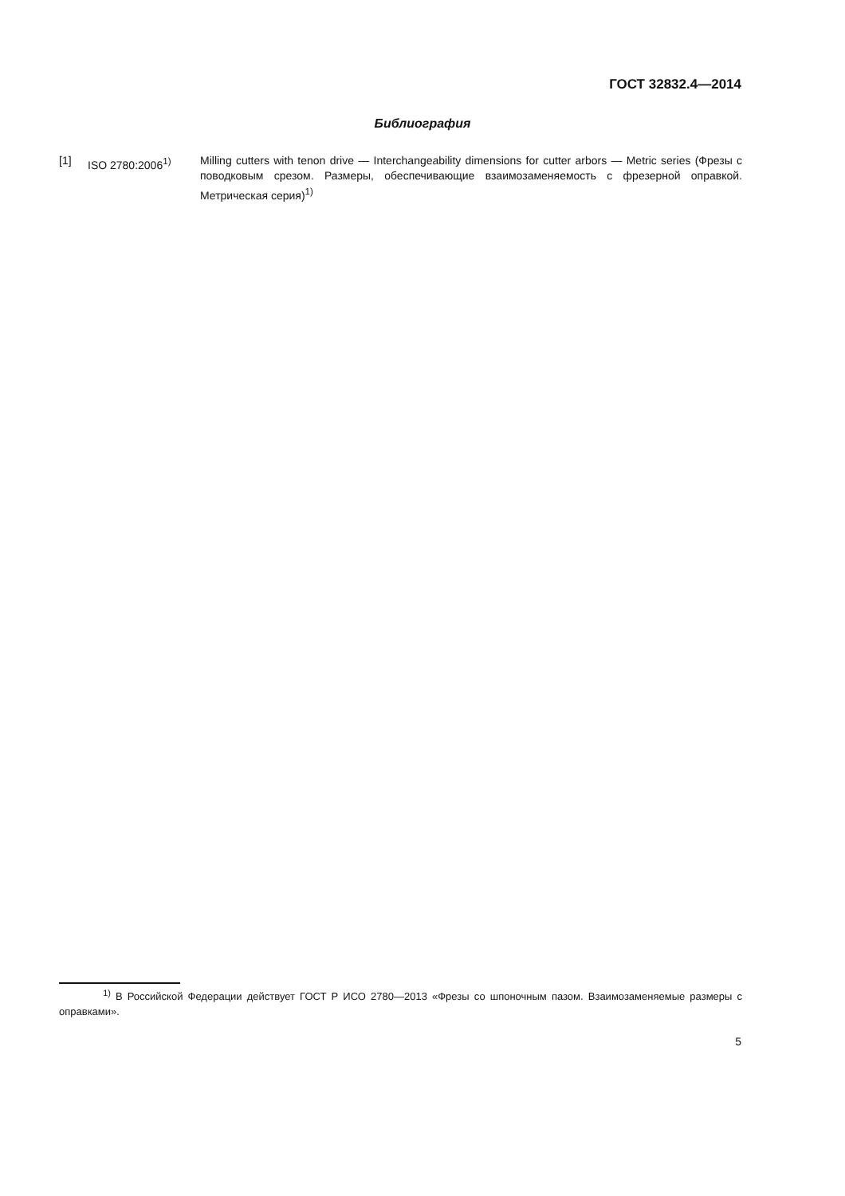ГОСТ 32832.4—2014
Библиография
[1] ISO 2780:2006<sup>1)</sup> Milling cutters with tenon drive — Interchangeability dimensions for cutter arbors — Metric series (Фрезы с поводковым срезом. Размеры, обеспечивающие взаимозаменяемость с фрезерной оправкой. Метрическая серия)<sup>1)</sup>
<sup>1)</sup> В Российской Федерации действует ГОСТ Р ИСО 2780—2013 «Фрезы со шпоночным пазом. Взаимозаменяемые размеры с оправками».
5